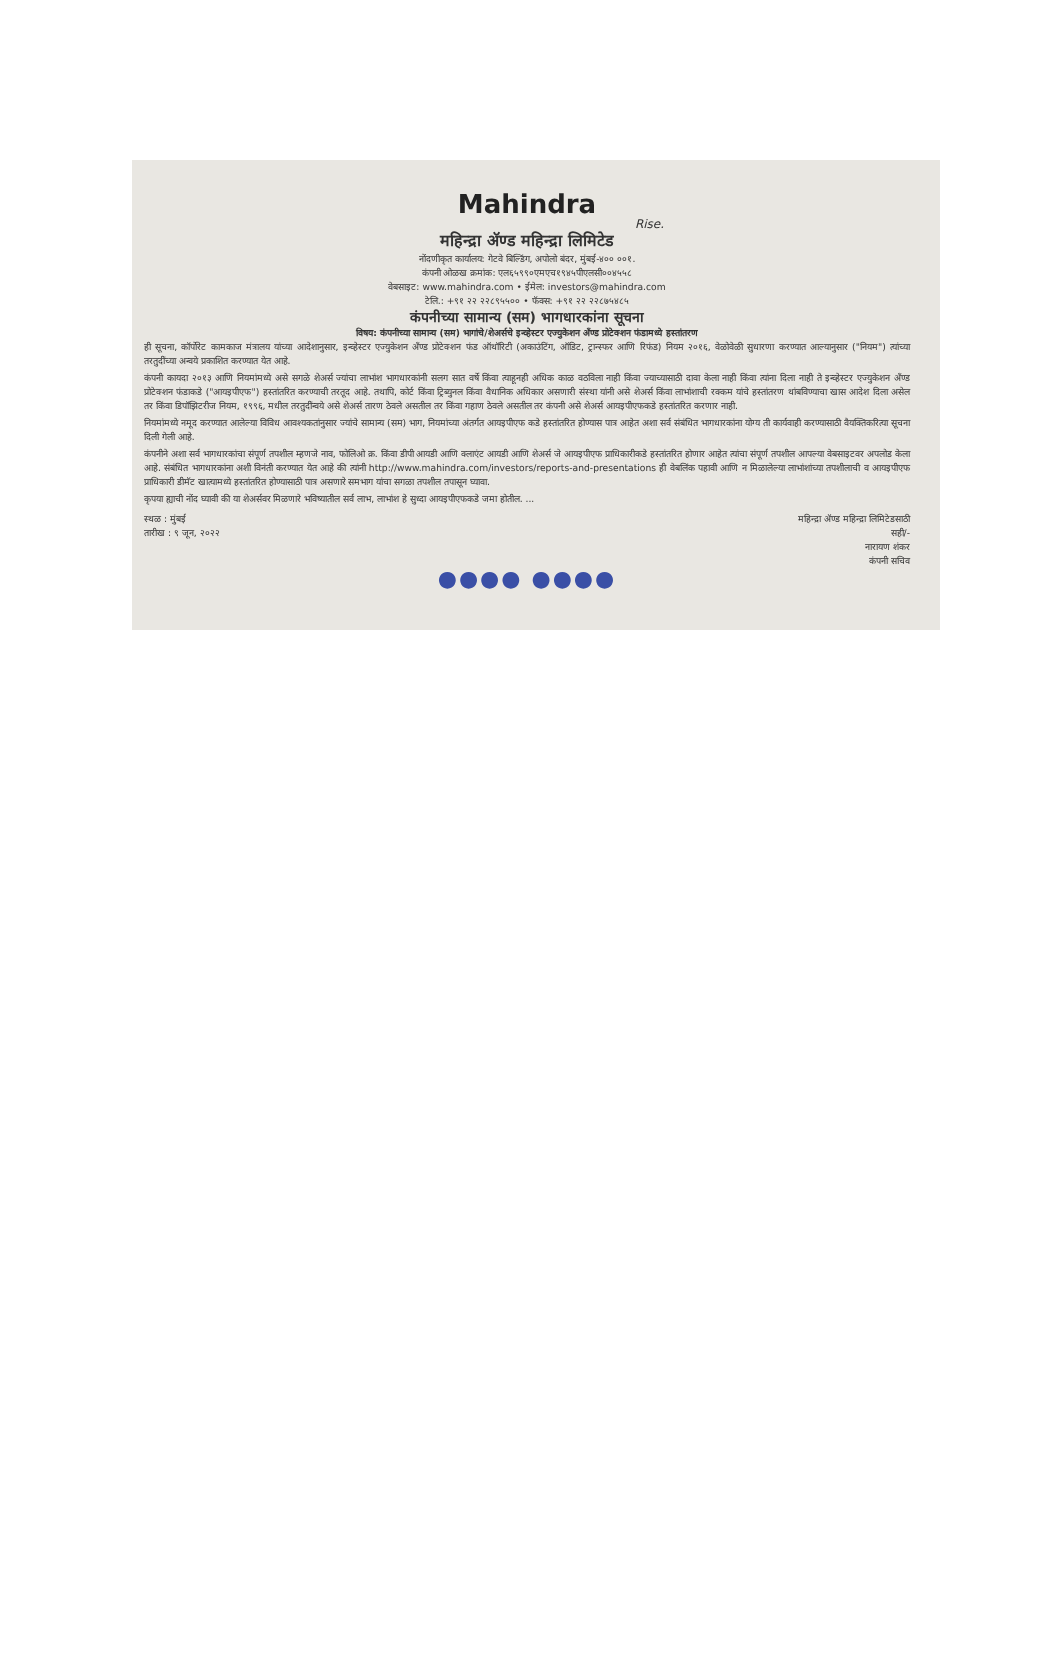Mahindra
Rise.
महिन्द्रा ॲण्ड महिन्द्रा लिमिटेड
नोंदणीकृत कार्यालय: गेटवे बिल्डिंग, अपोलो बंदर, मुंबई-४०० ००१.
कंपनी ओळख क्रमांक: एल६५९९०एमएच१९४५पीएलसी००४५५८
वेबसाइट: www.mahindra.com • ईमेल: investors@mahindra.com
टेलि.: +९१ २२ २२८९५५०० • फॅक्स: +९१ २२ २२८७५४८५
कंपनीच्या सामान्य (सम) भागधारकांना सूचना
विषय: कंपनीच्या सामान्य (सम) भागांचे/शेअर्सचे इन्व्हेस्टर एज्युकेशन अँण्ड प्रोटेक्शन फंडामध्ये हस्तांतरण
ही सूचना, कॉर्पोरेट कामकाज मंत्रालय यांच्या आदेशानुसार, इन्व्हेस्टर एज्युकेशन अँण्ड प्रोटेक्शन फंड ऑथॉरिटी (अकाउंटिंग, ऑडिट, ट्रान्स्फर आणि रिफंड) नियम २०१६, वेळोवेळी सुधारणा करण्यात आल्यानुसार ("नियम") त्यांच्या तरतुदींच्या अन्वये प्रकाशित करण्यात येत आहे.
कंपनी कायदा २०१३ आणि नियमांमध्ये असे सगळे शेअर्स ज्यांचा लाभांश भागधारकांनी सलग सात वर्षे किंवा त्याहूनही अधिक काळ वठविला नाही किंवा ज्याच्यासाठी दावा केला नाही किंवा त्यांना दिला नाही ते इन्व्हेस्टर एज्युकेशन अँण्ड प्रोटेक्शन फंडाकडे ("आयइपीएफ") हस्तांतरित करण्याची तरतूद आहे. तथापि, कोर्ट किंवा ट्रिब्युनल किंवा वैधानिक अधिकार असणारी संस्था यांनी असे शेअर्स किंवा लाभांशाची रक्कम यांचे हस्तांतरण थांबविण्याचा खास आदेश दिला असेल तर किंवा डिपॉझिटरीज नियम, १९९६, मधील तरतुदींन्वये असे शेअर्स तारण ठेवले असतील तर किंवा गहाण ठेवले असतील तर कंपनी असे शेअर्स आयइपीएफकडे हस्तांतरित करणार नाही.
नियमांमध्ये नमूद करण्यात आलेल्या विविध आवश्यकतांनुसार ज्यांचे सामान्य (सम) भाग, नियमांच्या अंतर्गत आयइपीएफ कडे हस्तांतरित होण्यास पात्र आहेत अशा सर्व संबंधित भागधारकांना योग्य ती कार्यवाही करण्यासाठी वैयक्तिकरित्या सूचना दिली गेली आहे.
कंपनीने अशा सर्व भागधारकांचा संपूर्ण तपशील म्हणजे नाव, फोलिओ क्र. किंवा डीपी आयडी आणि क्लाएंट आयडी आणि शेअर्स जे आयइपीएफ प्राधिकारीकडे हस्तांतरित होणार आहेत त्यांचा संपूर्ण तपशील आपल्या वेबसाइटवर अपलोड केला आहे. संबंधित भागधारकांना अशी विनंती करण्यात येत आहे की त्यांनी http://www.mahindra.com/investors/reports-and-presentations ही वेबलिंक पहावी आणि न मिळालेल्या लाभांशांच्या तपशीलाची व आयइपीएफ प्राधिकारी डीमॅट खात्यामध्ये हस्तांतरित होण्यासाठी पात्र असणारे समभाग यांचा सगळा तपशील तपासून घ्यावा.
कृपया ह्याची नोंद घ्यावी की या शेअर्सवर मिळणारे भविष्यातील सर्व लाभ, लाभांश हे सुध्दा आयइपीएफकडे जमा होतील. ...
स्थळ : मुंबई
तारीख : ९ जून, २०२२
महिन्द्रा ॲण्ड महिन्द्रा लिमिटेडसाठी
सही/-
नारायण शंकर
कंपनी सचिव
●●●● ●●●●